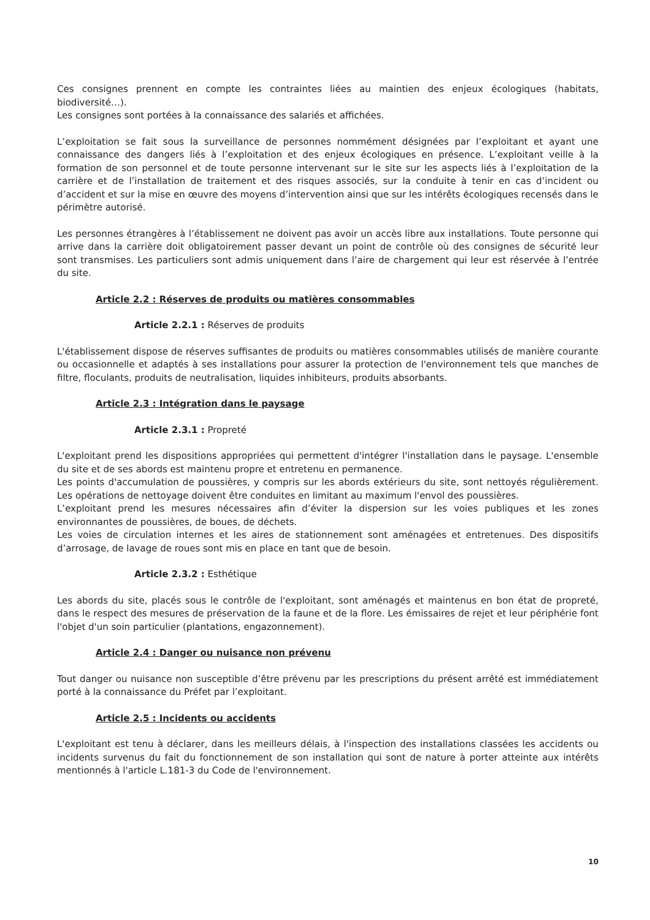Ces consignes prennent en compte les contraintes liées au maintien des enjeux écologiques (habitats, biodiversité…).
Les consignes sont portées à la connaissance des salariés et affichées.
L’exploitation se fait sous la surveillance de personnes nommément désignées par l’exploitant et ayant une connaissance des dangers liés à l’exploitation et des enjeux écologiques en présence. L’exploitant veille à la formation de son personnel et de toute personne intervenant sur le site sur les aspects liés à l’exploitation de la carrière et de l’installation de traitement et des risques associés, sur la conduite à tenir en cas d’incident ou d’accident et sur la mise en œuvre des moyens d’intervention ainsi que sur les intérêts écologiques recensés dans le périmètre autorisé.
Les personnes étrangères à l’établissement ne doivent pas avoir un accès libre aux installations. Toute personne qui arrive dans la carrière doit obligatoirement passer devant un point de contrôle où des consignes de sécurité leur sont transmises. Les particuliers sont admis uniquement dans l’aire de chargement qui leur est réservée à l’entrée du site.
Article 2.2 : Réserves de produits ou matières consommables
Article 2.2.1 : Réserves de produits
L'établissement dispose de réserves suffisantes de produits ou matières consommables utilisés de manière courante ou occasionnelle et adaptés à ses installations pour assurer la protection de l'environnement tels que manches de filtre, floculants, produits de neutralisation, liquides inhibiteurs, produits absorbants.
Article 2.3 : Intégration dans le paysage
Article 2.3.1 : Propreté
L'exploitant prend les dispositions appropriées qui permettent d'intégrer l'installation dans le paysage. L'ensemble du site et de ses abords est maintenu propre et entretenu en permanence.
Les points d'accumulation de poussières, y compris sur les abords extérieurs du site, sont nettoyés régulièrement. Les opérations de nettoyage doivent être conduites en limitant au maximum l'envol des poussières.
L’exploitant prend les mesures nécessaires afin d’éviter la dispersion sur les voies publiques et les zones environnantes de poussières, de boues, de déchets.
Les voies de circulation internes et les aires de stationnement sont aménagées et entretenues. Des dispositifs d’arrosage, de lavage de roues sont mis en place en tant que de besoin.
Article 2.3.2 : Esthétique
Les abords du site, placés sous le contrôle de l'exploitant, sont aménagés et maintenus en bon état de propreté, dans le respect des mesures de préservation de la faune et de la flore. Les émissaires de rejet et leur périphérie font l'objet d'un soin particulier (plantations, engazonnement).
Article 2.4 : Danger ou nuisance non prévenu
Tout danger ou nuisance non susceptible d’être prévenu par les prescriptions du présent arrêté est immédiatement porté à la connaissance du Préfet par l’exploitant.
Article 2.5 : Incidents ou accidents
L'exploitant est tenu à déclarer, dans les meilleurs délais, à l'inspection des installations classées les accidents ou incidents survenus du fait du fonctionnement de son installation qui sont de nature à porter atteinte aux intérêts mentionnés à l'article L.181-3 du Code de l'environnement.
10